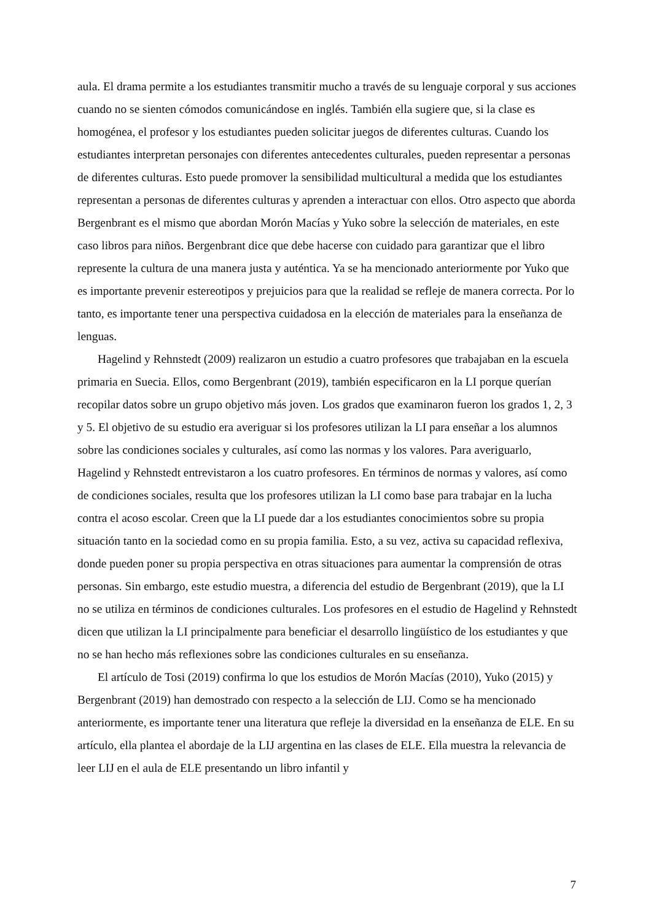aula. El drama permite a los estudiantes transmitir mucho a través de su lenguaje corporal y sus acciones cuando no se sienten cómodos comunicándose en inglés. También ella sugiere que, si la clase es homogénea, el profesor y los estudiantes pueden solicitar juegos de diferentes culturas. Cuando los estudiantes interpretan personajes con diferentes antecedentes culturales, pueden representar a personas de diferentes culturas. Esto puede promover la sensibilidad multicultural a medida que los estudiantes representan a personas de diferentes culturas y aprenden a interactuar con ellos. Otro aspecto que aborda Bergenbrant es el mismo que abordan Morón Macías y Yuko sobre la selección de materiales, en este caso libros para niños. Bergenbrant dice que debe hacerse con cuidado para garantizar que el libro represente la cultura de una manera justa y auténtica. Ya se ha mencionado anteriormente por Yuko que es importante prevenir estereotipos y prejuicios para que la realidad se refleje de manera correcta. Por lo tanto, es importante tener una perspectiva cuidadosa en la elección de materiales para la enseñanza de lenguas.
Hagelind y Rehnstedt (2009) realizaron un estudio a cuatro profesores que trabajaban en la escuela primaria en Suecia. Ellos, como Bergenbrant (2019), también especificaron en la LI porque querían recopilar datos sobre un grupo objetivo más joven. Los grados que examinaron fueron los grados 1, 2, 3 y 5. El objetivo de su estudio era averiguar si los profesores utilizan la LI para enseñar a los alumnos sobre las condiciones sociales y culturales, así como las normas y los valores. Para averiguarlo, Hagelind y Rehnstedt entrevistaron a los cuatro profesores. En términos de normas y valores, así como de condiciones sociales, resulta que los profesores utilizan la LI como base para trabajar en la lucha contra el acoso escolar. Creen que la LI puede dar a los estudiantes conocimientos sobre su propia situación tanto en la sociedad como en su propia familia. Esto, a su vez, activa su capacidad reflexiva, donde pueden poner su propia perspectiva en otras situaciones para aumentar la comprensión de otras personas. Sin embargo, este estudio muestra, a diferencia del estudio de Bergenbrant (2019), que la LI no se utiliza en términos de condiciones culturales. Los profesores en el estudio de Hagelind y Rehnstedt dicen que utilizan la LI principalmente para beneficiar el desarrollo lingüístico de los estudiantes y que no se han hecho más reflexiones sobre las condiciones culturales en su enseñanza.
El artículo de Tosi (2019) confirma lo que los estudios de Morón Macías (2010), Yuko (2015) y Bergenbrant (2019) han demostrado con respecto a la selección de LIJ. Como se ha mencionado anteriormente, es importante tener una literatura que refleje la diversidad en la enseñanza de ELE. En su artículo, ella plantea el abordaje de la LIJ argentina en las clases de ELE. Ella muestra la relevancia de leer LIJ en el aula de ELE presentando un libro infantil y
7